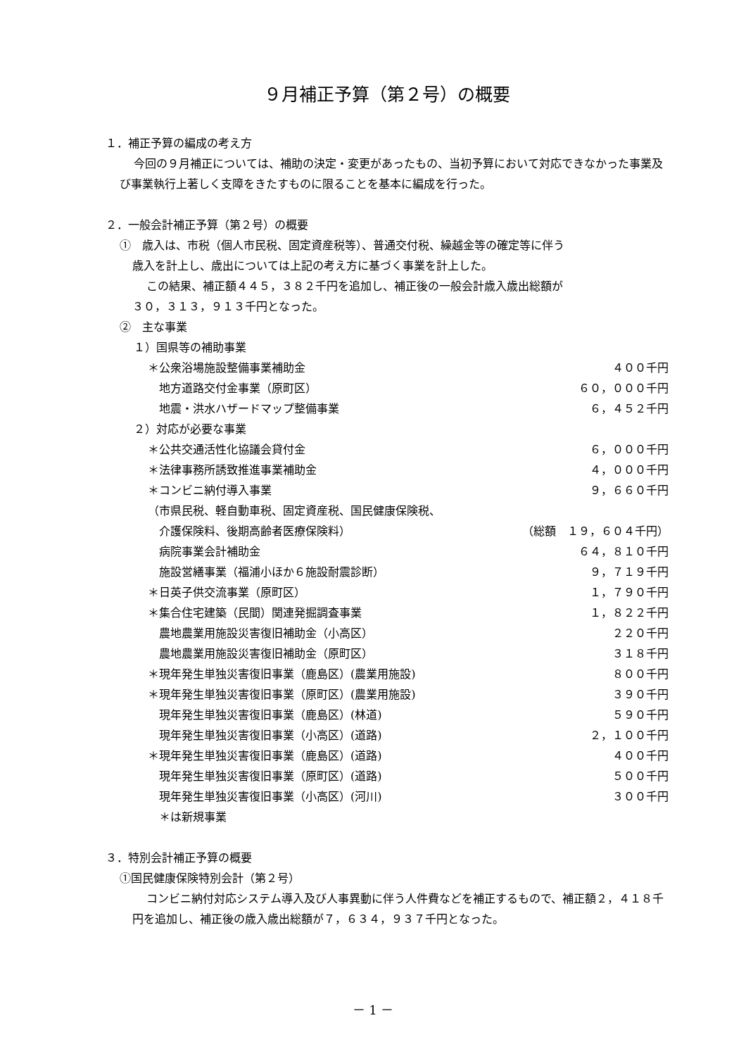９月補正予算（第２号）の概要
１．補正予算の編成の考え方
今回の９月補正については、補助の決定・変更があったもの、当初予算において対応できなかった事業及び事業執行上著しく支障をきたすものに限ることを基本に編成を行った。
２．一般会計補正予算（第２号）の概要
①　歳入は、市税（個人市民税、固定資産税等）、普通交付税、繰越金等の確定等に伴う
歳入を計上し、歳出については上記の考え方に基づく事業を計上した。
この結果、補正額４４５，３８２千円を追加し、補正後の一般会計歳入歳出総額が
３０，３１３，９１３千円となった。
②　主な事業
１）国県等の補助事業
＊公衆浴場施設整備事業補助金 ４００千円
地方道路交付金事業（原町区） ６０，０００千円
地震・洪水ハザードマップ整備事業 ６，４５２千円
２）対応が必要な事業
＊公共交通活性化協議会貸付金 ６，０００千円
＊法律事務所誘致推進事業補助金 ４，０００千円
＊コンビニ納付導入事業 ９，６６０千円
（市県民税、軽自動車税、固定資産税、国民健康保険税、
介護保険料、後期高齢者医療保険料） （総額　１９，６０４千円）
病院事業会計補助金 ６４，８１０千円
施設営繕事業（福浦小ほか６施設耐震診断） ９，７１９千円
＊日英子供交流事業（原町区） １，７９０千円
＊集合住宅建築（民間）関連発掘調査事業 １，８２２千円
農地農業用施設災害復旧補助金（小高区） ２２０千円
農地農業用施設災害復旧補助金（原町区） ３１８千円
＊現年発生単独災害復旧事業（鹿島区）(農業用施設) ８００千円
＊現年発生単独災害復旧事業（原町区）(農業用施設) ３９０千円
現年発生単独災害復旧事業（鹿島区）(林道) ５９０千円
現年発生単独災害復旧事業（小高区）(道路) ２，１００千円
＊現年発生単独災害復旧事業（鹿島区）(道路) ４００千円
現年発生単独災害復旧事業（原町区）(道路) ５００千円
現年発生単独災害復旧事業（小高区）(河川) ３００千円
＊は新規事業
３．特別会計補正予算の概要
①国民健康保険特別会計（第２号）
コンビニ納付対応システム導入及び人事異動に伴う人件費などを補正するもので、補正額２，４１８千円を追加し、補正後の歳入歳出総額が７，６３４，９３７千円となった。
－ 1 －